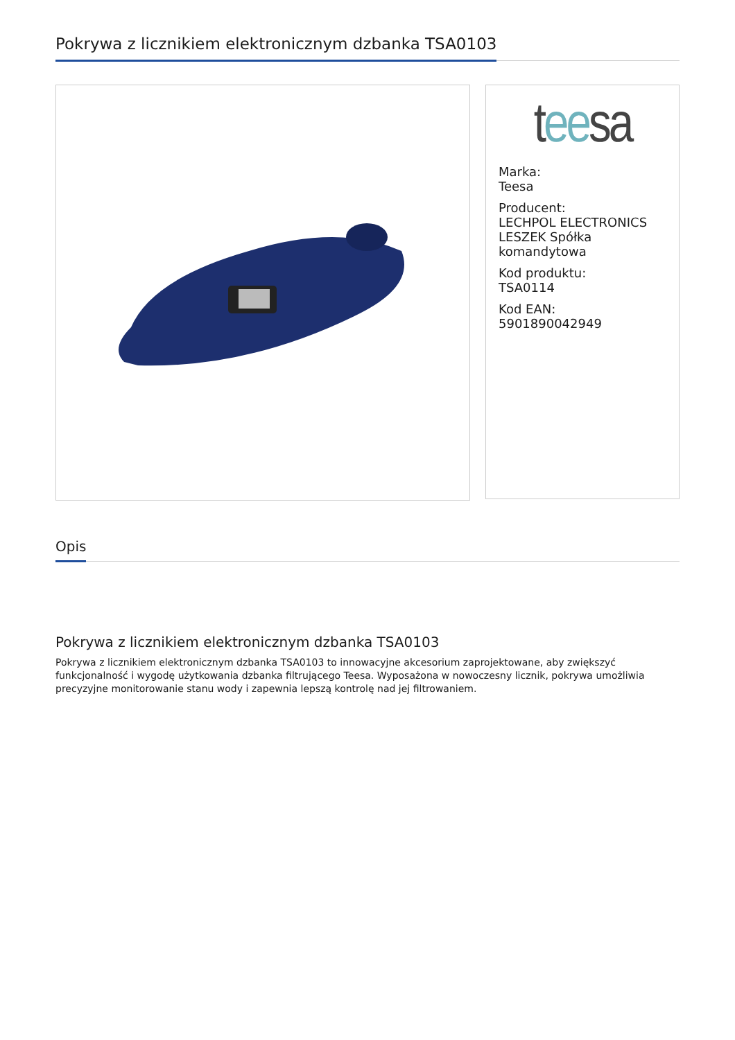Pokrywa z licznikiem elektronicznym dzbanka TSA0103
tee sa
Marka:
Teesa
Producent:
LECHPOL ELECTRONICS LESZEK Spółka komandytowa
Kod produktu:
TSA0114
Kod EAN:
5901890042949
Opis
Pokrywa z licznikiem elektronicznym dzbanka TSA0103
Pokrywa z licznikiem elektronicznym dzbanka TSA0103 to innowacyjne akcesorium zaprojektowane, aby zwiększyć funkcjonalność i wygodę użytkowania dzbanka filtrującego Teesa. Wyposażona w nowoczesny licznik, pokrywa umożliwia precyzyjne monitorowanie stanu wody i zapewnia lepszą kontrolę nad jej filtrowaniem.